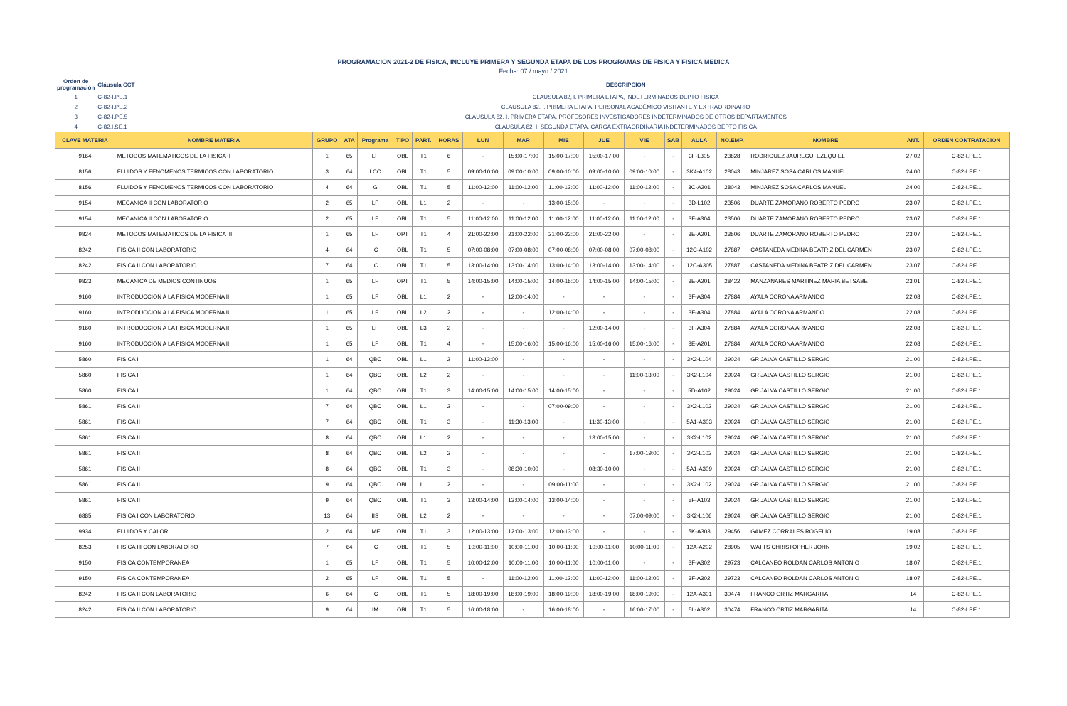PROGRAMACION 2021-2 DE FISICA, INCLUYE PRIMERA Y SEGUNDA ETAPA DE LOS PROGRAMAS DE FISICA Y FISICA MEDICA
Fecha: 07 / mayo / 2021
| Orden de programación | Cláusula CCT | DESCRIPCION |
| 1 | C-82-I.PE.1 | CLAUSULA 82, I. PRIMERA ETAPA, INDETERMINADOS DEPTO FISICA |
| 2 | C-82-I.PE.2 | CLAUSULA 82, I. PRIMERA ETAPA, PERSONAL ACADÉMICO VISITANTE Y EXTRAORDINARIO |
| 3 | C-82-I.PE.5 | CLAUSULA 82, I. PRIMERA ETAPA, PROFESORES INVESTIGADORES INDETERMINADOS DE OTROS DEPARTAMENTOS |
| 4 | C-82.I.SE.1 | CLAUSULA 82, I. SEGUNDA ETAPA, CARGA EXTRAORDINARIA INDETERMINADOS DEPTO FISICA |
| CLAVE MATERIA | NOMBRE MATERIA | GRUPO | ATA | Programa | TIPO | PART. | HORAS | LUN | MAR | MIE | JUE | VIE | SAB | AULA | NO.EMP. | NOMBRE | ANT. | ORDEN CONTRATACION |
| --- | --- | --- | --- | --- | --- | --- | --- | --- | --- | --- | --- | --- | --- | --- | --- | --- | --- | --- |
| 9164 | METODOS MATEMATICOS DE LA FISICA II | 1 | 65 | LF | OBL | T1 | 6 | - | 15:00-17:00 | 15:00-17:00 | 15:00-17:00 | - | - | 3F-L305 | 23828 | RODRIGUEZ JAUREGUI EZEQUIEL | 27.02 | C-82-I.PE.1 |
| 8156 | FLUIDOS Y FENOMENOS TERMICOS CON LABORATORIO | 3 | 64 | LCC | OBL | T1 | 5 | 09:00-10:00 | 09:00-10:00 | 09:00-10:00 | 09:00-10:00 | 09:00-10:00 | - | 3K4-A102 | 28043 | MINJAREZ SOSA CARLOS MANUEL | 24.00 | C-82-I.PE.1 |
| 8156 | FLUIDOS Y FENOMENOS TERMICOS CON LABORATORIO | 4 | 64 | G | OBL | T1 | 5 | 11:00-12:00 | 11:00-12:00 | 11:00-12:00 | 11:00-12:00 | 11:00-12:00 | - | 3C-A201 | 28043 | MINJAREZ SOSA CARLOS MANUEL | 24.00 | C-82-I.PE.1 |
| 9154 | MECANICA II CON LABORATORIO | 2 | 65 | LF | OBL | L1 | 2 | - | - | 13:00-15:00 | - | - | - | 3D-L102 | 23506 | DUARTE ZAMORANO ROBERTO PEDRO | 23.07 | C-82-I.PE.1 |
| 9154 | MECANICA II CON LABORATORIO | 2 | 65 | LF | OBL | T1 | 5 | 11:00-12:00 | 11:00-12:00 | 11:00-12:00 | 11:00-12:00 | 11:00-12:00 | - | 3F-A304 | 23506 | DUARTE ZAMORANO ROBERTO PEDRO | 23.07 | C-82-I.PE.1 |
| 9824 | METODOS MATEMATICOS DE LA FISICA III | 1 | 65 | LF | OPT | T1 | 4 | 21:00-22:00 | 21:00-22:00 | 21:00-22:00 | 21:00-22:00 | - | - | 3E-A201 | 23506 | DUARTE ZAMORANO ROBERTO PEDRO | 23.07 | C-82-I.PE.1 |
| 8242 | FISICA II CON LABORATORIO | 4 | 64 | IC | OBL | T1 | 5 | 07:00-08:00 | 07:00-08:00 | 07:00-08:00 | 07:00-08:00 | 07:00-08:00 | - | 12C-A102 | 27887 | CASTANEDA MEDINA BEATRIZ DEL CARMEN | 23.07 | C-82-I.PE.1 |
| 8242 | FISICA II CON LABORATORIO | 7 | 64 | IC | OBL | T1 | 5 | 13:00-14:00 | 13:00-14:00 | 13:00-14:00 | 13:00-14:00 | 13:00-14:00 | - | 12C-A305 | 27887 | CASTANEDA MEDINA BEATRIZ DEL CARMEN | 23.07 | C-82-I.PE.1 |
| 9823 | MECANICA DE MEDIOS CONTINUOS | 1 | 65 | LF | OPT | T1 | 5 | 14:00-15:00 | 14:00-15:00 | 14:00-15:00 | 14:00-15:00 | 14:00-15:00 | - | 3E-A201 | 28422 | MANZANARES MARTINEZ MARIA BETSABE | 23.01 | C-82-I.PE.1 |
| 9160 | INTRODUCCION A LA FISICA MODERNA II | 1 | 65 | LF | OBL | L1 | 2 | - | 12:00-14:00 | - | - | - | - | 3F-A304 | 27884 | AYALA CORONA ARMANDO | 22.08 | C-82-I.PE.1 |
| 9160 | INTRODUCCION A LA FISICA MODERNA II | 1 | 65 | LF | OBL | L2 | 2 | - | - | 12:00-14:00 | - | - | - | 3F-A304 | 27884 | AYALA CORONA ARMANDO | 22.08 | C-82-I.PE.1 |
| 9160 | INTRODUCCION A LA FISICA MODERNA II | 1 | 65 | LF | OBL | L3 | 2 | - | - | - | 12:00-14:00 | - | - | 3F-A304 | 27884 | AYALA CORONA ARMANDO | 22.08 | C-82-I.PE.1 |
| 9160 | INTRODUCCION A LA FISICA MODERNA II | 1 | 65 | LF | OBL | T1 | 4 | - | 15:00-16:00 | 15:00-16:00 | 15:00-16:00 | 15:00-16:00 | - | 3E-A201 | 27884 | AYALA CORONA ARMANDO | 22.08 | C-82-I.PE.1 |
| 5860 | FISICA I | 1 | 64 | QBC | OBL | L1 | 2 | 11:00-13:00 | - | - | - | - | - | 3K2-L104 | 29024 | GRIJALVA CASTILLO SERGIO | 21.00 | C-82-I.PE.1 |
| 5860 | FISICA I | 1 | 64 | QBC | OBL | L2 | 2 | - | - | - | - | 11:00-13:00 | - | 3K2-L104 | 29024 | GRIJALVA CASTILLO SERGIO | 21.00 | C-82-I.PE.1 |
| 5860 | FISICA I | 1 | 64 | QBC | OBL | T1 | 3 | 14:00-15:00 | 14:00-15:00 | 14:00-15:00 | - | - | - | 5D-A102 | 29024 | GRIJALVA CASTILLO SERGIO | 21.00 | C-82-I.PE.1 |
| 5861 | FISICA II | 7 | 64 | QBC | OBL | L1 | 2 | - | - | 07:00-09:00 | - | - | - | 3K2-L102 | 29024 | GRIJALVA CASTILLO SERGIO | 21.00 | C-82-I.PE.1 |
| 5861 | FISICA II | 7 | 64 | QBC | OBL | T1 | 3 | - | 11:30-13:00 | - | 11:30-13:00 | - | - | 5A1-A303 | 29024 | GRIJALVA CASTILLO SERGIO | 21.00 | C-82-I.PE.1 |
| 5861 | FISICA II | 8 | 64 | QBC | OBL | L1 | 2 | - | - | - | 13:00-15:00 | - | - | 3K2-L102 | 29024 | GRIJALVA CASTILLO SERGIO | 21.00 | C-82-I.PE.1 |
| 5861 | FISICA II | 8 | 64 | QBC | OBL | L2 | 2 | - | - | - | - | 17:00-19:00 | - | 3K2-L102 | 29024 | GRIJALVA CASTILLO SERGIO | 21.00 | C-82-I.PE.1 |
| 5861 | FISICA II | 8 | 64 | QBC | OBL | T1 | 3 | - | 08:30-10:00 | - | 08:30-10:00 | - | - | 5A1-A309 | 29024 | GRIJALVA CASTILLO SERGIO | 21.00 | C-82-I.PE.1 |
| 5861 | FISICA II | 9 | 64 | QBC | OBL | L1 | 2 | - | - | 09:00-11:00 | - | - | - | 3K2-L102 | 29024 | GRIJALVA CASTILLO SERGIO | 21.00 | C-82-I.PE.1 |
| 5861 | FISICA II | 9 | 64 | QBC | OBL | T1 | 3 | 13:00-14:00 | 13:00-14:00 | 13:00-14:00 | - | - | - | 5F-A103 | 29024 | GRIJALVA CASTILLO SERGIO | 21.00 | C-82-I.PE.1 |
| 6885 | FISICA I CON LABORATORIO | 13 | 64 | IIS | OBL | L2 | 2 | - | - | - | - | 07:00-09:00 | - | 3K2-L106 | 29024 | GRIJALVA CASTILLO SERGIO | 21.00 | C-82-I.PE.1 |
| 9934 | FLUIDOS Y CALOR | 2 | 64 | IME | OBL | T1 | 3 | 12:00-13:00 | 12:00-13:00 | 12:00-13:00 | - | - | - | 5K-A303 | 29456 | GAMEZ CORRALES ROGELIO | 19.08 | C-82-I.PE.1 |
| 8253 | FISICA III CON LABORATORIO | 7 | 64 | IC | OBL | T1 | 5 | 10:00-11:00 | 10:00-11:00 | 10:00-11:00 | 10:00-11:00 | 10:00-11:00 | - | 12A-A202 | 28905 | WATTS CHRISTOPHER JOHN | 19.02 | C-82-I.PE.1 |
| 9150 | FISICA CONTEMPORANEA | 1 | 65 | LF | OBL | T1 | 5 | 10:00-12:00 | 10:00-11:00 | 10:00-11:00 | 10:00-11:00 | - | - | 3F-A302 | 29723 | CALCANEO ROLDAN CARLOS ANTONIO | 18.07 | C-82-I.PE.1 |
| 9150 | FISICA CONTEMPORANEA | 2 | 65 | LF | OBL | T1 | 5 | - | 11:00-12:00 | 11:00-12:00 | 11:00-12:00 | 11:00-12:00 | - | 3F-A302 | 29723 | CALCANEO ROLDAN CARLOS ANTONIO | 18.07 | C-82-I.PE.1 |
| 8242 | FISICA II CON LABORATORIO | 6 | 64 | IC | OBL | T1 | 5 | 18:00-19:00 | 18:00-19:00 | 18:00-19:00 | 18:00-19:00 | 18:00-19:00 | - | 12A-A301 | 30474 | FRANCO ORTIZ MARGARITA | 14 | C-82-I.PE.1 |
| 8242 | FISICA II CON LABORATORIO | 9 | 64 | IM | OBL | T1 | 5 | 16:00-18:00 | - | 16:00-18:00 | - | 16:00-17:00 | - | 5L-A302 | 30474 | FRANCO ORTIZ MARGARITA | 14 | C-82-I.PE.1 |